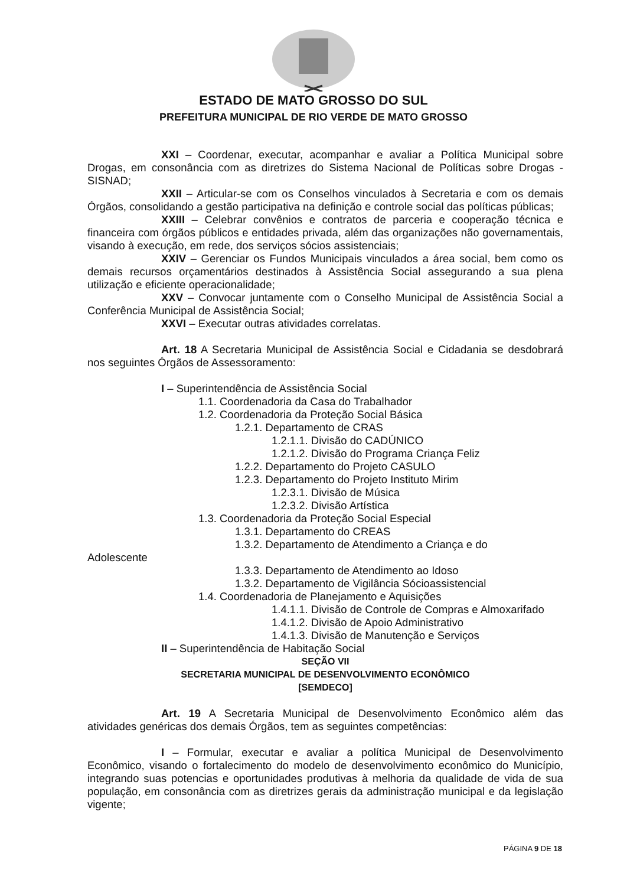ESTADO DE MATO GROSSO DO SUL
PREFEITURA MUNICIPAL DE RIO VERDE DE MATO GROSSO
XXI – Coordenar, executar, acompanhar e avaliar a Política Municipal sobre Drogas, em consonância com as diretrizes do Sistema Nacional de Políticas sobre Drogas - SISNAD;
XXII – Articular-se com os Conselhos vinculados à Secretaria e com os demais Órgãos, consolidando a gestão participativa na definição e controle social das políticas públicas;
XXIII – Celebrar convênios e contratos de parceria e cooperação técnica e financeira com órgãos públicos e entidades privada, além das organizações não governamentais, visando à execução, em rede, dos serviços sócios assistenciais;
XXIV – Gerenciar os Fundos Municipais vinculados a área social, bem como os demais recursos orçamentários destinados à Assistência Social assegurando a sua plena utilização e eficiente operacionalidade;
XXV – Convocar juntamente com o Conselho Municipal de Assistência Social a Conferência Municipal de Assistência Social;
XXVI – Executar outras atividades correlatas.
Art. 18 A Secretaria Municipal de Assistência Social e Cidadania se desdobrará nos seguintes Órgãos de Assessoramento:
I – Superintendência de Assistência Social
1.1. Coordenadoria da Casa do Trabalhador
1.2. Coordenadoria da Proteção Social Básica
1.2.1. Departamento de CRAS
1.2.1.1. Divisão do CADÚNICO
1.2.1.2. Divisão do Programa Criança Feliz
1.2.2. Departamento do Projeto CASULO
1.2.3. Departamento do Projeto Instituto Mirim
1.2.3.1. Divisão de Música
1.2.3.2. Divisão Artística
1.3. Coordenadoria da Proteção Social Especial
1.3.1. Departamento do CREAS
1.3.2. Departamento de Atendimento a Criança e do
Adolescente
1.3.3. Departamento de Atendimento ao Idoso
1.3.2. Departamento de Vigilância Sócioassistencial
1.4. Coordenadoria de Planejamento e Aquisições
1.4.1.1. Divisão de Controle de Compras e Almoxarifado
1.4.1.2. Divisão de Apoio Administrativo
1.4.1.3. Divisão de Manutenção e Serviços
II – Superintendência de Habitação Social
SEÇÃO VII
SECRETARIA MUNICIPAL DE DESENVOLVIMENTO ECONÔMICO
[SEMDECO]
Art. 19 A Secretaria Municipal de Desenvolvimento Econômico além das atividades genéricas dos demais Órgãos, tem as seguintes competências:
I – Formular, executar e avaliar a política Municipal de Desenvolvimento Econômico, visando o fortalecimento do modelo de desenvolvimento econômico do Município, integrando suas potencias e oportunidades produtivas à melhoria da qualidade de vida de sua população, em consonância com as diretrizes gerais da administração municipal e da legislação vigente;
PÁGINA 9 DE 18